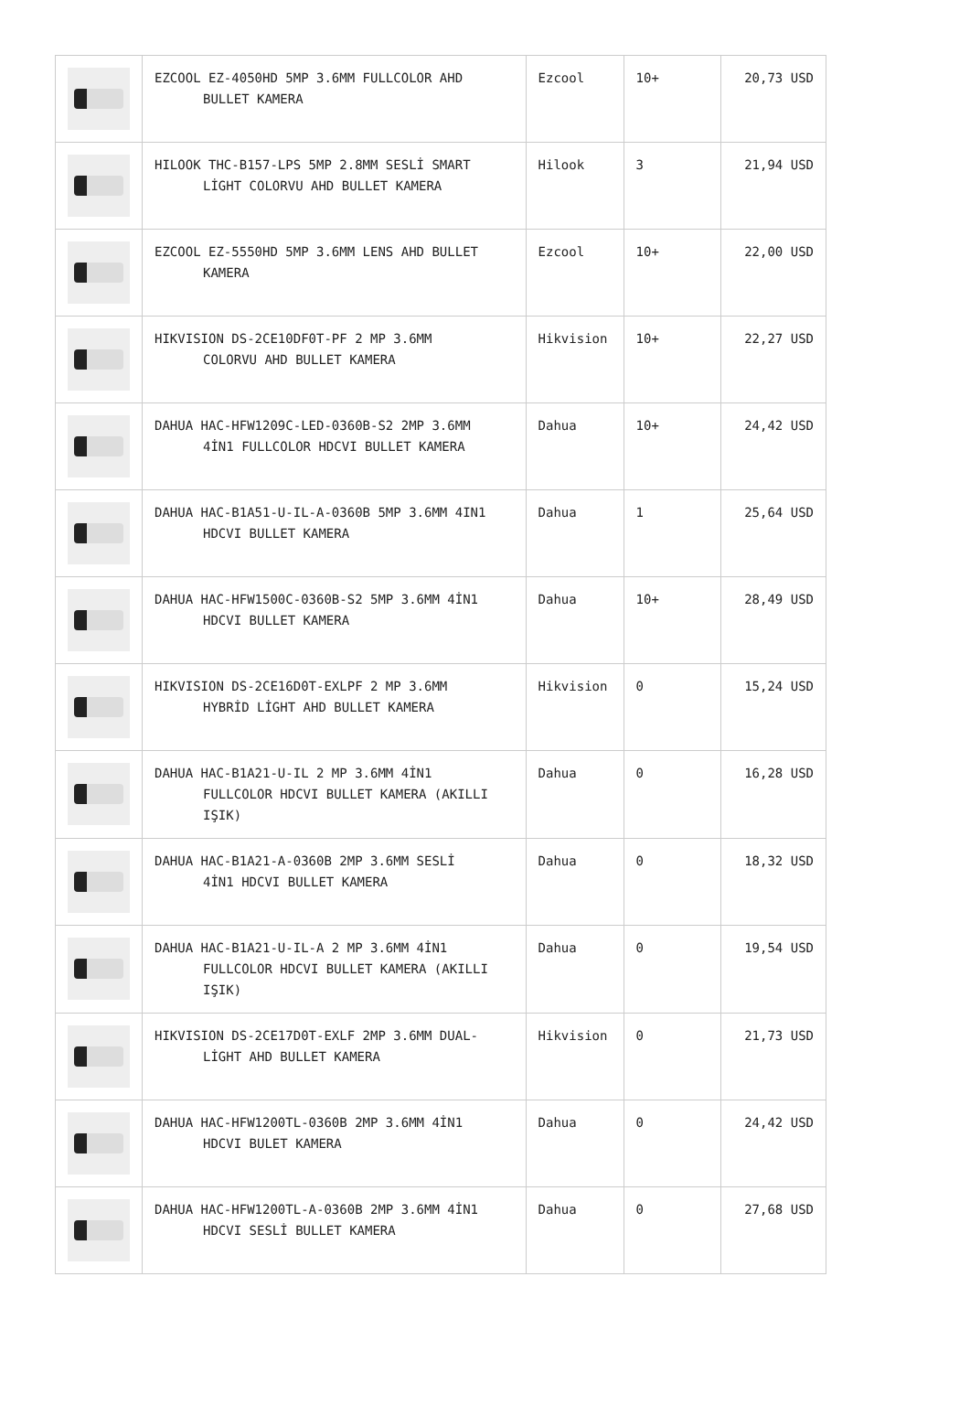| | EZCOOL EZ-4050HD 5MP 3.6MM FULLCOLOR AHD BULLET KAMERA | Ezcool | 10+ | 20,73 USD |
| | HILOOK THC-B157-LPS 5MP 2.8MM SESLİ SMART LİGHT COLORVU AHD BULLET KAMERA | Hilook | 3 | 21,94 USD |
| | EZCOOL EZ-5550HD 5MP 3.6MM LENS AHD BULLET KAMERA | Ezcool | 10+ | 22,00 USD |
| | HIKVISION DS-2CE10DF0T-PF 2 MP 3.6MM COLORVU AHD BULLET KAMERA | Hikvision | 10+ | 22,27 USD |
| | DAHUA HAC-HFW1209C-LED-0360B-S2 2MP 3.6MM 4İN1 FULLCOLOR HDCVI BULLET KAMERA | Dahua | 10+ | 24,42 USD |
| | DAHUA HAC-B1A51-U-IL-A-0360B 5MP 3.6MM 4IN1 HDCVI BULLET KAMERA | Dahua | 1 | 25,64 USD |
| | DAHUA HAC-HFW1500C-0360B-S2 5MP 3.6MM 4İN1 HDCVI BULLET KAMERA | Dahua | 10+ | 28,49 USD |
| | HIKVISION DS-2CE16D0T-EXLPF 2 MP 3.6MM HYBRİD LİGHT AHD BULLET KAMERA | Hikvision | 0 | 15,24 USD |
| | DAHUA HAC-B1A21-U-IL 2 MP 3.6MM 4İN1 FULLCOLOR HDCVI BULLET KAMERA (AKILLI IŞIK) | Dahua | 0 | 16,28 USD |
| | DAHUA HAC-B1A21-A-0360B 2MP 3.6MM SESLİ 4İN1 HDCVI BULLET KAMERA | Dahua | 0 | 18,32 USD |
| | DAHUA HAC-B1A21-U-IL-A 2 MP 3.6MM 4İN1 FULLCOLOR HDCVI BULLET KAMERA (AKILLI IŞIK) | Dahua | 0 | 19,54 USD |
| | HIKVISION DS-2CE17D0T-EXLF 2MP 3.6MM DUAL- LİGHT AHD BULLET KAMERA | Hikvision | 0 | 21,73 USD |
| | DAHUA HAC-HFW1200TL-0360B 2MP 3.6MM 4İN1 HDCVI BULET KAMERA | Dahua | 0 | 24,42 USD |
| | DAHUA HAC-HFW1200TL-A-0360B 2MP 3.6MM 4İN1 HDCVI SESLİ BULLET KAMERA | Dahua | 0 | 27,68 USD |